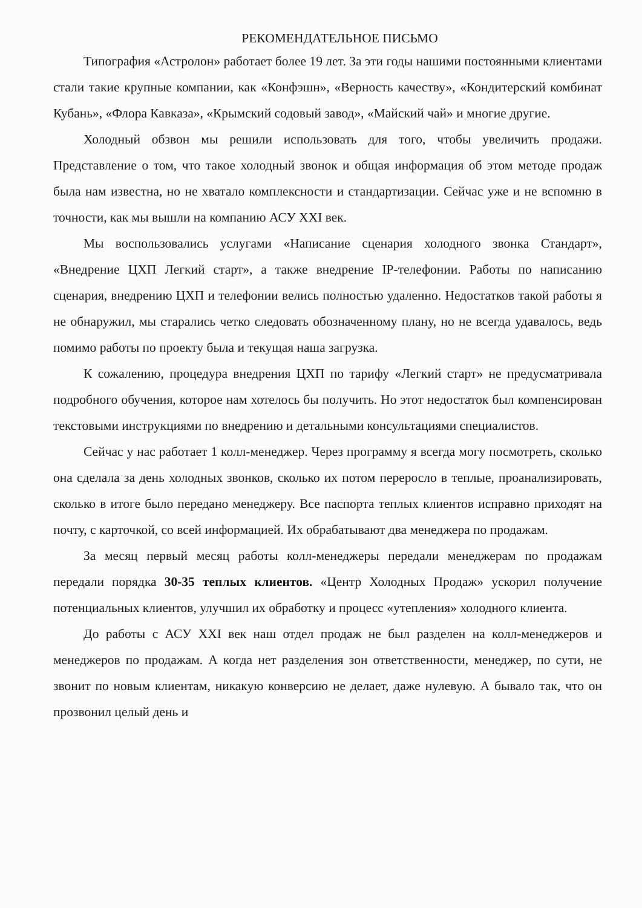РЕКОМЕНДАТЕЛЬНОЕ ПИСЬМО
Типография «Астролон» работает более 19 лет. За эти годы нашими постоянными клиентами стали такие крупные компании, как «Конфэшн», «Верность качеству», «Кондитерский комбинат Кубань», «Флора Кавказа», «Крымский содовый завод», «Майский чай» и многие другие.
Холодный обзвон мы решили использовать для того, чтобы увеличить продажи. Представление о том, что такое холодный звонок и общая информация об этом методе продаж была нам известна, но не хватало комплексности и стандартизации. Сейчас уже и не вспомню в точности, как мы вышли на компанию АСУ XXI век.
Мы воспользовались услугами «Написание сценария холодного звонка Стандарт», «Внедрение ЦХП Легкий старт», а также внедрение IP-телефонии. Работы по написанию сценария, внедрению ЦХП и телефонии велись полностью удаленно. Недостатков такой работы я не обнаружил, мы старались четко следовать обозначенному плану, но не всегда удавалось, ведь помимо работы по проекту была и текущая наша загрузка.
К сожалению, процедура внедрения ЦХП по тарифу «Легкий старт» не предусматривала подробного обучения, которое нам хотелось бы получить. Но этот недостаток был компенсирован текстовыми инструкциями по внедрению и детальными консультациями специалистов.
Сейчас у нас работает 1 колл-менеджер. Через программу я всегда могу посмотреть, сколько она сделала за день холодных звонков, сколько их потом переросло в теплые, проанализировать, сколько в итоге было передано менеджеру. Все паспорта теплых клиентов исправно приходят на почту, с карточкой, со всей информацией. Их обрабатывают два менеджера по продажам.
За месяц первый месяц работы колл-менеджеры передали менеджерам по продажам передали порядка 30-35 теплых клиентов. «Центр Холодных Продаж» ускорил получение потенциальных клиентов, улучшил их обработку и процесс «утепления» холодного клиента.
До работы с АСУ XXI век наш отдел продаж не был разделен на колл-менеджеров и менеджеров по продажам. А когда нет разделения зон ответственности, менеджер, по сути, не звонит по новым клиентам, никакую конверсию не делает, даже нулевую. А бывало так, что он прозвонил целый день и